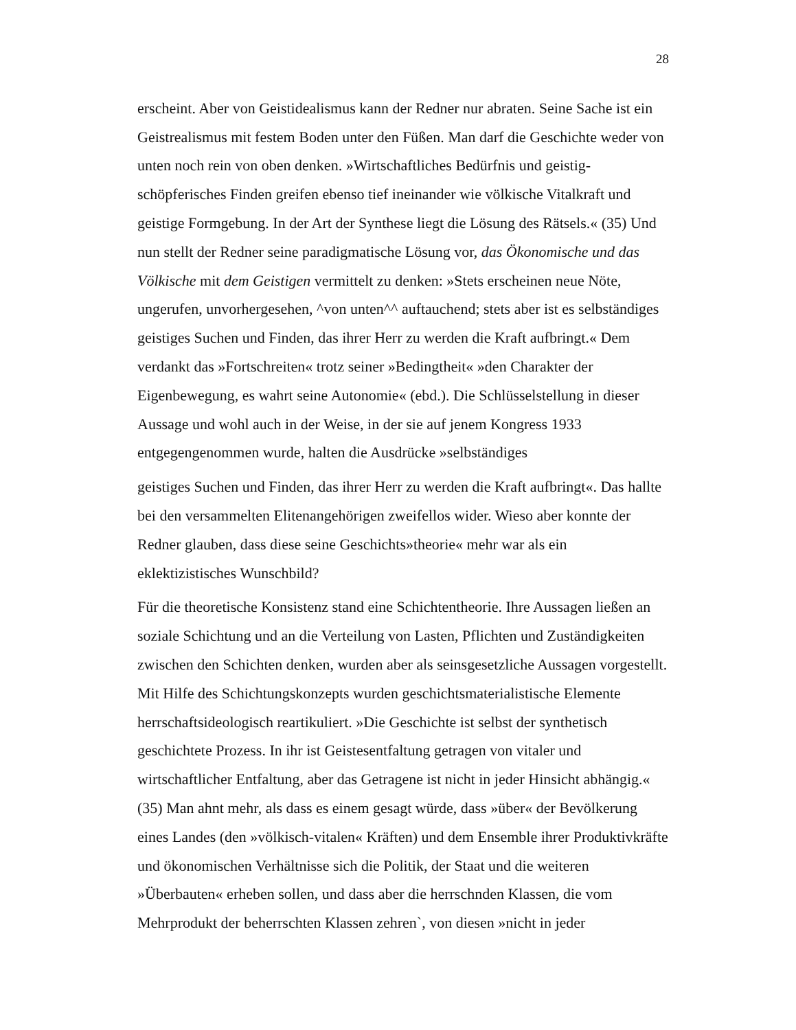28
erscheint. Aber von Geistidealismus kann der Redner nur abraten. Seine Sache ist ein Geistrealismus mit festem Boden unter den Füßen. Man darf die Geschichte weder von unten noch rein von oben denken. »Wirtschaftliches Bedürfnis und geistig-schöpferisches Finden greifen ebenso tief ineinander wie völkische Vitalkraft und geistige Formgebung. In der Art der Synthese liegt die Lösung des Rätsels.« (35) Und nun stellt der Redner seine paradigmatische Lösung vor, das Ökonomische und das Völkische mit dem Geistigen vermittelt zu denken: »Stets erscheinen neue Nöte, ungerufen, unvorhergesehen, ^von unten^^ auftauchend; stets aber ist es selbständiges geistiges Suchen und Finden, das ihrer Herr zu werden die Kraft aufbringt.« Dem verdankt das »Fortschreiten« trotz seiner »Bedingtheit« »den Charakter der Eigenbewegung, es wahrt seine Autonomie« (ebd.). Die Schlüsselstellung in dieser Aussage und wohl auch in der Weise, in der sie auf jenem Kongress 1933 entgegengenommen wurde, halten die Ausdrücke »selbständiges
geistiges Suchen und Finden, das ihrer Herr zu werden die Kraft aufbringt«. Das hallte bei den versammelten Elitenangehörigen zweifellos wider. Wieso aber konnte der Redner glauben, dass diese seine Geschichts»theorie« mehr war als ein eklektizistisches Wunschbild?
Für die theoretische Konsistenz stand eine Schichtentheorie. Ihre Aussagen ließen an soziale Schichtung und an die Verteilung von Lasten, Pflichten und Zuständigkeiten zwischen den Schichten denken, wurden aber als seinsgesetzliche Aussagen vorgestellt. Mit Hilfe des Schichtungskonzepts wurden geschichtsmaterialistische Elemente herrschaftsideologisch reartikuliert. »Die Geschichte ist selbst der synthetisch geschichtete Prozess. In ihr ist Geistesentfaltung getragen von vitaler und wirtschaftlicher Entfaltung, aber das Getragene ist nicht in jeder Hinsicht abhängig.« (35) Man ahnt mehr, als dass es einem gesagt würde, dass »über« der Bevölkerung eines Landes (den »völkisch-vitalen« Kräften) und dem Ensemble ihrer Produktivkräfte und ökonomischen Verhältnisse sich die Politik, der Staat und die weiteren »Überbauten« erheben sollen, und dass aber die herrschnden Klassen, die vom Mehrprodukt der beherrschten Klassen zehren`, von diesen »nicht in jeder